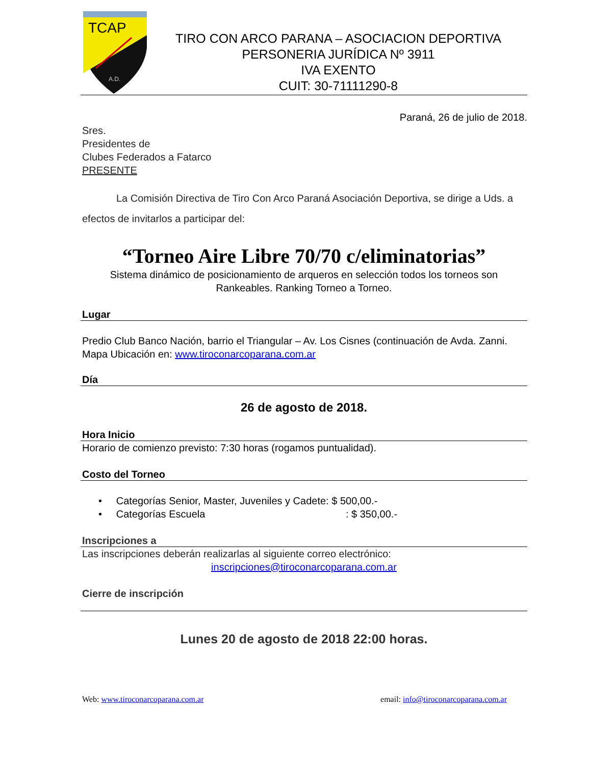TCAP
A.D.
TIRO CON ARCO PARANA – ASOCIACION DEPORTIVA
PERSONERIA JURÍDICA Nº 3911
IVA EXENTO
CUIT: 30-71111290-8
Paraná, 26 de julio de 2018.
Sres.
Presidentes de
Clubes Federados a Fatarco
PRESENTE
La Comisión Directiva de Tiro Con Arco Paraná Asociación Deportiva, se dirige a Uds. a efectos de invitarlos a participar del:
“Torneo Aire Libre 70/70 c/eliminatorias”
Sistema dinámico de posicionamiento de arqueros en selección todos los torneos son Rankeables. Ranking Torneo a Torneo.
Lugar
Predio Club Banco Nación, barrio el Triangular – Av. Los Cisnes (continuación de Avda. Zanni.
Mapa Ubicación en: www.tiroconarcoparana.com.ar
Día
26 de agosto de 2018.
Hora Inicio
Horario de comienzo previsto: 7:30 horas (rogamos puntualidad).
Costo del Torneo
• Categorías Senior, Master, Juveniles y Cadete: $ 500,00.-
• Categorías Escuela : $ 350,00.-
Inscripciones a
Las inscripciones deberán realizarlas al siguiente correo electrónico:
inscripciones@tiroconarcoparana.com.ar
Cierre de inscripción
Lunes 20 de agosto de 2018 22:00 horas.
Web: www.tiroconarcoparana.com.ar email: info@tiroconarcoparana.com.ar